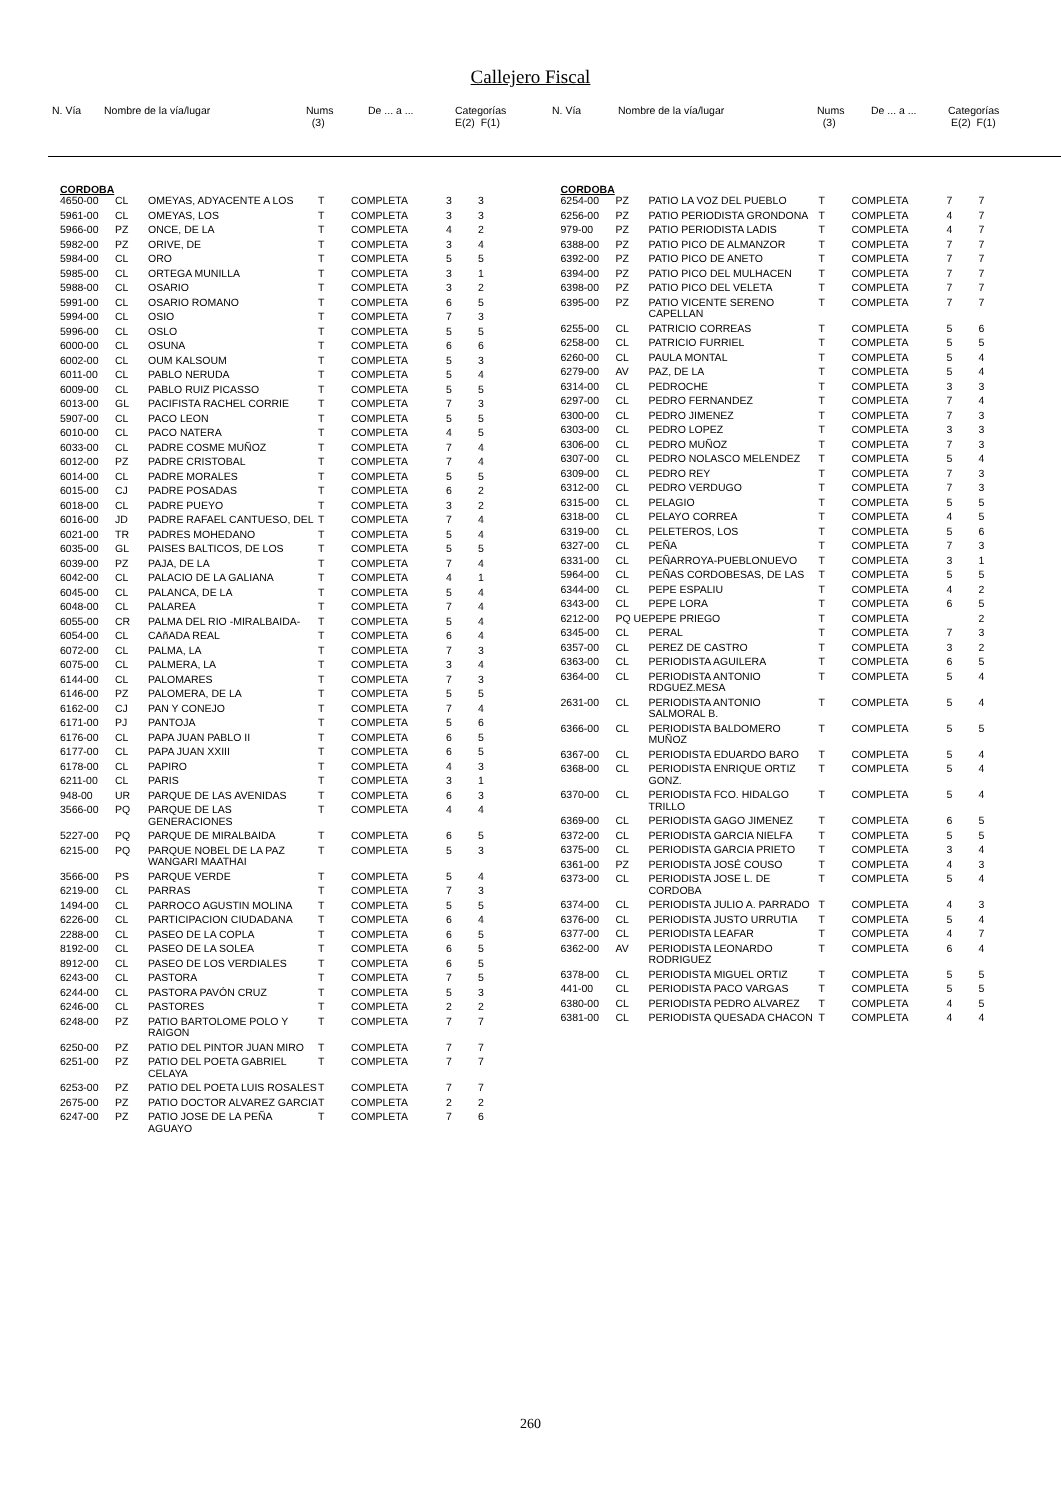Callejero Fiscal
| N. Vía | Nombre de la vía/lugar | Nums (3) | De ... a ... | Categorías E(2) F(1) |
| N. Vía | Nombre de la vía/lugar | Nums (3) | De ... a ... | Categorías E(2) F(1) |
CORDOBA
| 4650-00 | CL | OMEYAS, ADYACENTE A LOS | T | COMPLETA | 3 | 3 |
| 5961-00 | CL | OMEYAS, LOS | T | COMPLETA | 3 | 3 |
| 5966-00 | PZ | ONCE, DE LA | T | COMPLETA | 4 | 2 |
| 5982-00 | PZ | ORIVE, DE | T | COMPLETA | 3 | 4 |
| 5984-00 | CL | ORO | T | COMPLETA | 5 | 5 |
| 5985-00 | CL | ORTEGA MUNILLA | T | COMPLETA | 3 | 1 |
| 5988-00 | CL | OSARIO | T | COMPLETA | 3 | 2 |
| 5991-00 | CL | OSARIO ROMANO | T | COMPLETA | 6 | 5 |
| 5994-00 | CL | OSIO | T | COMPLETA | 7 | 3 |
| 5996-00 | CL | OSLO | T | COMPLETA | 5 | 5 |
| 6000-00 | CL | OSUNA | T | COMPLETA | 6 | 6 |
| 6002-00 | CL | OUM KALSOUM | T | COMPLETA | 5 | 3 |
| 6011-00 | CL | PABLO NERUDA | T | COMPLETA | 5 | 4 |
| 6009-00 | CL | PABLO RUIZ PICASSO | T | COMPLETA | 5 | 5 |
| 6013-00 | GL | PACIFISTA RACHEL CORRIE | T | COMPLETA | 7 | 3 |
| 5907-00 | CL | PACO LEON | T | COMPLETA | 5 | 5 |
| 6010-00 | CL | PACO NATERA | T | COMPLETA | 4 | 5 |
| 6033-00 | CL | PADRE COSME MUÑOZ | T | COMPLETA | 7 | 4 |
| 6012-00 | PZ | PADRE CRISTOBAL | T | COMPLETA | 7 | 4 |
| 6014-00 | CL | PADRE MORALES | T | COMPLETA | 5 | 5 |
| 6015-00 | CJ | PADRE POSADAS | T | COMPLETA | 6 | 2 |
| 6018-00 | CL | PADRE PUEYO | T | COMPLETA | 3 | 2 |
| 6016-00 | JD | PADRE RAFAEL CANTUESO, DEL | T | COMPLETA | 7 | 4 |
| 6021-00 | TR | PADRES MOHEDANO | T | COMPLETA | 5 | 4 |
| 6035-00 | GL | PAISES BALTICOS, DE LOS | T | COMPLETA | 5 | 5 |
| 6039-00 | PZ | PAJA, DE LA | T | COMPLETA | 7 | 4 |
| 6042-00 | CL | PALACIO DE LA GALIANA | T | COMPLETA | 4 | 1 |
| 6045-00 | CL | PALANCA, DE LA | T | COMPLETA | 5 | 4 |
| 6048-00 | CL | PALAREA | T | COMPLETA | 7 | 4 |
| 6055-00 | CR | PALMA DEL RIO -MIRALBAIDA- | T | COMPLETA | 5 | 4 |
| 6054-00 | CL | CAñADA REAL | T | COMPLETA | 6 | 4 |
| 6072-00 | CL | PALMA, LA | T | COMPLETA | 7 | 3 |
| 6075-00 | CL | PALMERA, LA | T | COMPLETA | 3 | 4 |
| 6144-00 | CL | PALOMARES | T | COMPLETA | 7 | 3 |
| 6146-00 | PZ | PALOMERA, DE LA | T | COMPLETA | 5 | 5 |
| 6162-00 | CJ | PAN Y CONEJO | T | COMPLETA | 7 | 4 |
| 6171-00 | PJ | PANTOJA | T | COMPLETA | 5 | 6 |
| 6176-00 | CL | PAPA JUAN PABLO II | T | COMPLETA | 6 | 5 |
| 6177-00 | CL | PAPA JUAN XXIII | T | COMPLETA | 6 | 5 |
| 6178-00 | CL | PAPIRO | T | COMPLETA | 4 | 3 |
| 6211-00 | CL | PARIS | T | COMPLETA | 3 | 1 |
| 948-00 | UR | PARQUE DE LAS AVENIDAS | T | COMPLETA | 6 | 3 |
| 3566-00 | PQ | PARQUE DE LAS GENERACIONES | T | COMPLETA | 4 | 4 |
| 5227-00 | PQ | PARQUE DE MIRALBAIDA | T | COMPLETA | 6 | 5 |
| 6215-00 | PQ | PARQUE NOBEL DE LA PAZ WANGARI MAATHAI | T | COMPLETA | 5 | 3 |
| 3566-00 | PS | PARQUE VERDE | T | COMPLETA | 5 | 4 |
| 6219-00 | CL | PARRAS | T | COMPLETA | 7 | 3 |
| 1494-00 | CL | PARROCO AGUSTIN MOLINA | T | COMPLETA | 5 | 5 |
| 6226-00 | CL | PARTICIPACION CIUDADANA | T | COMPLETA | 6 | 4 |
| 2288-00 | CL | PASEO DE LA COPLA | T | COMPLETA | 6 | 5 |
| 8192-00 | CL | PASEO DE LA SOLEA | T | COMPLETA | 6 | 5 |
| 8912-00 | CL | PASEO DE LOS VERDIALES | T | COMPLETA | 6 | 5 |
| 6243-00 | CL | PASTORA | T | COMPLETA | 7 | 5 |
| 6244-00 | CL | PASTORA PAVÓN CRUZ | T | COMPLETA | 5 | 3 |
| 6246-00 | CL | PASTORES | T | COMPLETA | 2 | 2 |
| 6248-00 | PZ | PATIO BARTOLOME POLO Y RAIGON | T | COMPLETA | 7 | 7 |
| 6250-00 | PZ | PATIO DEL PINTOR JUAN MIRO | T | COMPLETA | 7 | 7 |
| 6251-00 | PZ | PATIO DEL POETA GABRIEL CELAYA | T | COMPLETA | 7 | 7 |
| 6253-00 | PZ | PATIO DEL POETA LUIS ROSALES | T | COMPLETA | 7 | 7 |
| 2675-00 | PZ | PATIO DOCTOR ALVAREZ GARCIA | T | COMPLETA | 2 | 2 |
| 6247-00 | PZ | PATIO JOSE DE LA PEÑA AGUAYO | T | COMPLETA | 7 | 6 |
CORDOBA
| 6254-00 | PZ | PATIO LA VOZ DEL PUEBLO | T | COMPLETA | 7 | 7 |
| 6256-00 | PZ | PATIO PERIODISTA GRONDONA | T | COMPLETA | 4 | 7 |
| 979-00 | PZ | PATIO PERIODISTA LADIS | T | COMPLETA | 4 | 7 |
| 6388-00 | PZ | PATIO PICO DE ALMANZOR | T | COMPLETA | 7 | 7 |
| 6392-00 | PZ | PATIO PICO DE ANETO | T | COMPLETA | 7 | 7 |
| 6394-00 | PZ | PATIO PICO DEL MULHACEN | T | COMPLETA | 7 | 7 |
| 6398-00 | PZ | PATIO PICO DEL VELETA | T | COMPLETA | 7 | 7 |
| 6395-00 | PZ | PATIO VICENTE SERENO CAPELLAN | T | COMPLETA | 7 | 7 |
| 6255-00 | CL | PATRICIO CORREAS | T | COMPLETA | 5 | 6 |
| 6258-00 | CL | PATRICIO FURRIEL | T | COMPLETA | 5 | 5 |
| 6260-00 | CL | PAULA MONTAL | T | COMPLETA | 5 | 4 |
| 6279-00 | AV | PAZ, DE LA | T | COMPLETA | 5 | 4 |
| 6314-00 | CL | PEDROCHE | T | COMPLETA | 3 | 3 |
| 6297-00 | CL | PEDRO FERNANDEZ | T | COMPLETA | 7 | 4 |
| 6300-00 | CL | PEDRO JIMENEZ | T | COMPLETA | 7 | 3 |
| 6303-00 | CL | PEDRO LOPEZ | T | COMPLETA | 3 | 3 |
| 6306-00 | CL | PEDRO MUÑOZ | T | COMPLETA | 7 | 3 |
| 6307-00 | CL | PEDRO NOLASCO MELENDEZ | T | COMPLETA | 5 | 4 |
| 6309-00 | CL | PEDRO REY | T | COMPLETA | 7 | 3 |
| 6312-00 | CL | PEDRO VERDUGO | T | COMPLETA | 7 | 3 |
| 6315-00 | CL | PELAGIO | T | COMPLETA | 5 | 5 |
| 6318-00 | CL | PELAYO CORREA | T | COMPLETA | 4 | 5 |
| 6319-00 | CL | PELETEROS, LOS | T | COMPLETA | 5 | 6 |
| 6327-00 | CL | PEÑA | T | COMPLETA | 7 | 3 |
| 6331-00 | CL | PEÑARROYA-PUEBLONUEVO | T | COMPLETA | 3 | 1 |
| 5964-00 | CL | PEÑAS CORDOBESAS, DE LAS | T | COMPLETA | 5 | 5 |
| 6344-00 | CL | PEPE ESPALIU | T | COMPLETA | 4 | 2 |
| 6343-00 | CL | PEPE LORA | T | COMPLETA | 6 | 5 |
| 6212-00 | PQ UE | PEPE PRIEGO | T | COMPLETA | | 2 |
| 6345-00 | CL | PERAL | T | COMPLETA | 7 | 3 |
| 6357-00 | CL | PEREZ DE CASTRO | T | COMPLETA | 3 | 2 |
| 6363-00 | CL | PERIODISTA AGUILERA | T | COMPLETA | 6 | 5 |
| 6364-00 | CL | PERIODISTA ANTONIO RDGUEZ.MESA | T | COMPLETA | 5 | 4 |
| 2631-00 | CL | PERIODISTA ANTONIO SALMORAL B. | T | COMPLETA | 5 | 4 |
| 6366-00 | CL | PERIODISTA BALDOMERO MUÑOZ | T | COMPLETA | 5 | 5 |
| 6367-00 | CL | PERIODISTA EDUARDO BARO | T | COMPLETA | 5 | 4 |
| 6368-00 | CL | PERIODISTA ENRIQUE ORTIZ GONZ. | T | COMPLETA | 5 | 4 |
| 6370-00 | CL | PERIODISTA FCO. HIDALGO TRILLO | T | COMPLETA | 5 | 4 |
| 6369-00 | CL | PERIODISTA GAGO JIMENEZ | T | COMPLETA | 6 | 5 |
| 6372-00 | CL | PERIODISTA GARCIA NIELFA | T | COMPLETA | 5 | 5 |
| 6375-00 | CL | PERIODISTA GARCIA PRIETO | T | COMPLETA | 3 | 4 |
| 6361-00 | PZ | PERIODISTA JOSÉ COUSO | T | COMPLETA | 4 | 3 |
| 6373-00 | CL | PERIODISTA JOSE L. DE CORDOBA | T | COMPLETA | 5 | 4 |
| 6374-00 | CL | PERIODISTA JULIO A. PARRADO | T | COMPLETA | 4 | 3 |
| 6376-00 | CL | PERIODISTA JUSTO URRUTIA | T | COMPLETA | 5 | 4 |
| 6377-00 | CL | PERIODISTA LEAFAR | T | COMPLETA | 4 | 7 |
| 6362-00 | AV | PERIODISTA LEONARDO RODRIGUEZ | T | COMPLETA | 6 | 4 |
| 6378-00 | CL | PERIODISTA MIGUEL ORTIZ | T | COMPLETA | 5 | 5 |
| 441-00 | CL | PERIODISTA PACO VARGAS | T | COMPLETA | 5 | 5 |
| 6380-00 | CL | PERIODISTA PEDRO ALVAREZ | T | COMPLETA | 4 | 5 |
| 6381-00 | CL | PERIODISTA QUESADA CHACON | T | COMPLETA | 4 | 4 |
260